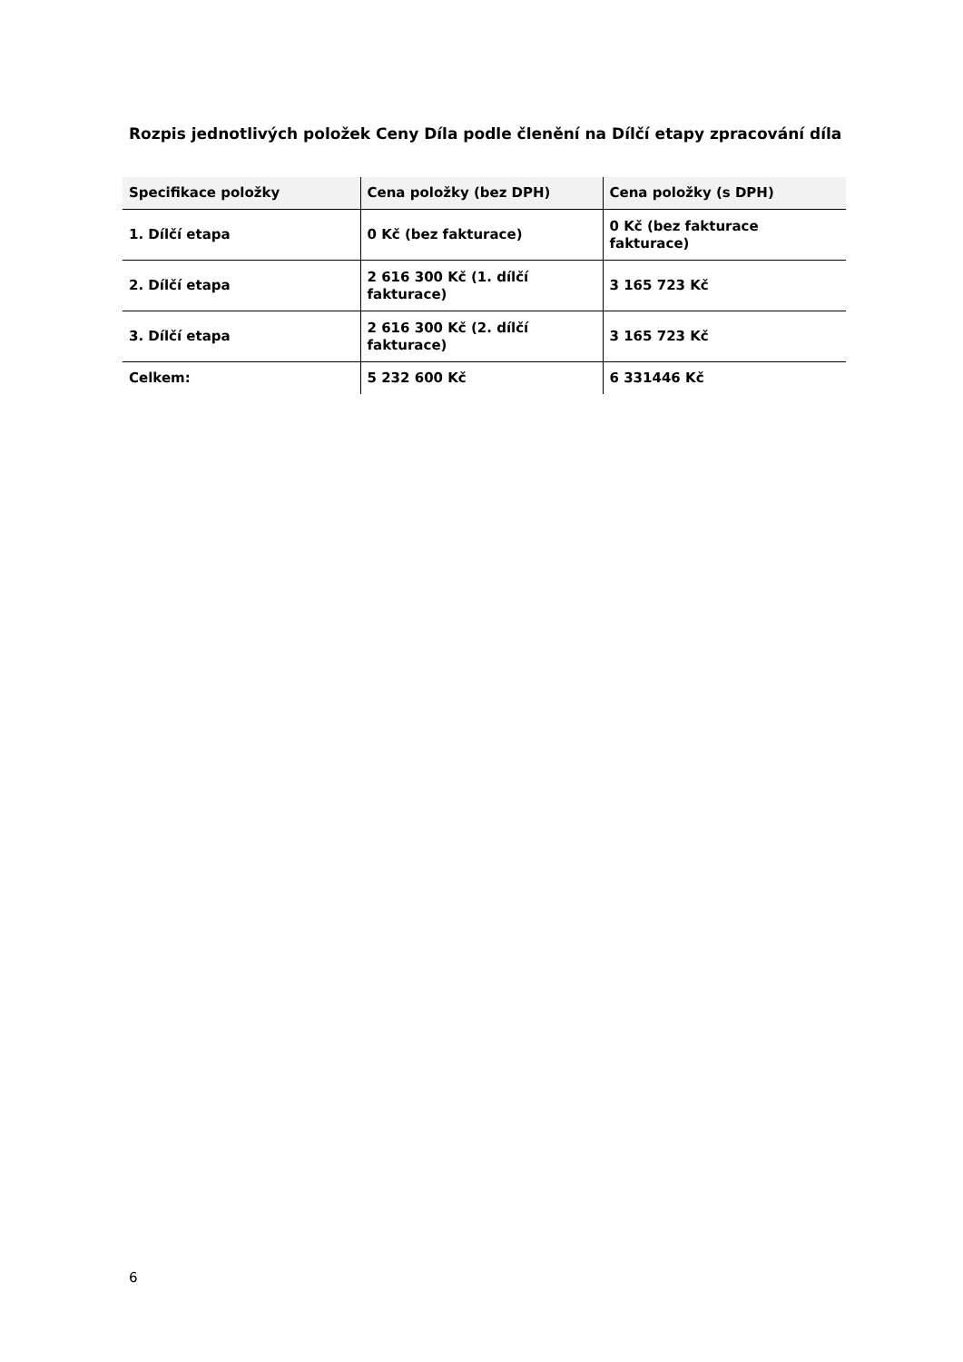Rozpis jednotlivých položek Ceny Díla podle členění na Dílčí etapy zpracování díla
| Specifikace položky | Cena položky (bez DPH) | Cena položky (s DPH) |
| --- | --- | --- |
| 1. Dílčí etapa | 0 Kč (bez fakturace) | 0 Kč (bez fakturace fakturace) |
| 2. Dílčí etapa | 2 616 300 Kč (1. dílčí fakturace) | 3 165 723 Kč |
| 3. Dílčí etapa | 2 616 300 Kč (2. dílčí fakturace) | 3 165 723 Kč |
| Celkem: | 5 232 600 Kč | 6 331446 Kč |
6